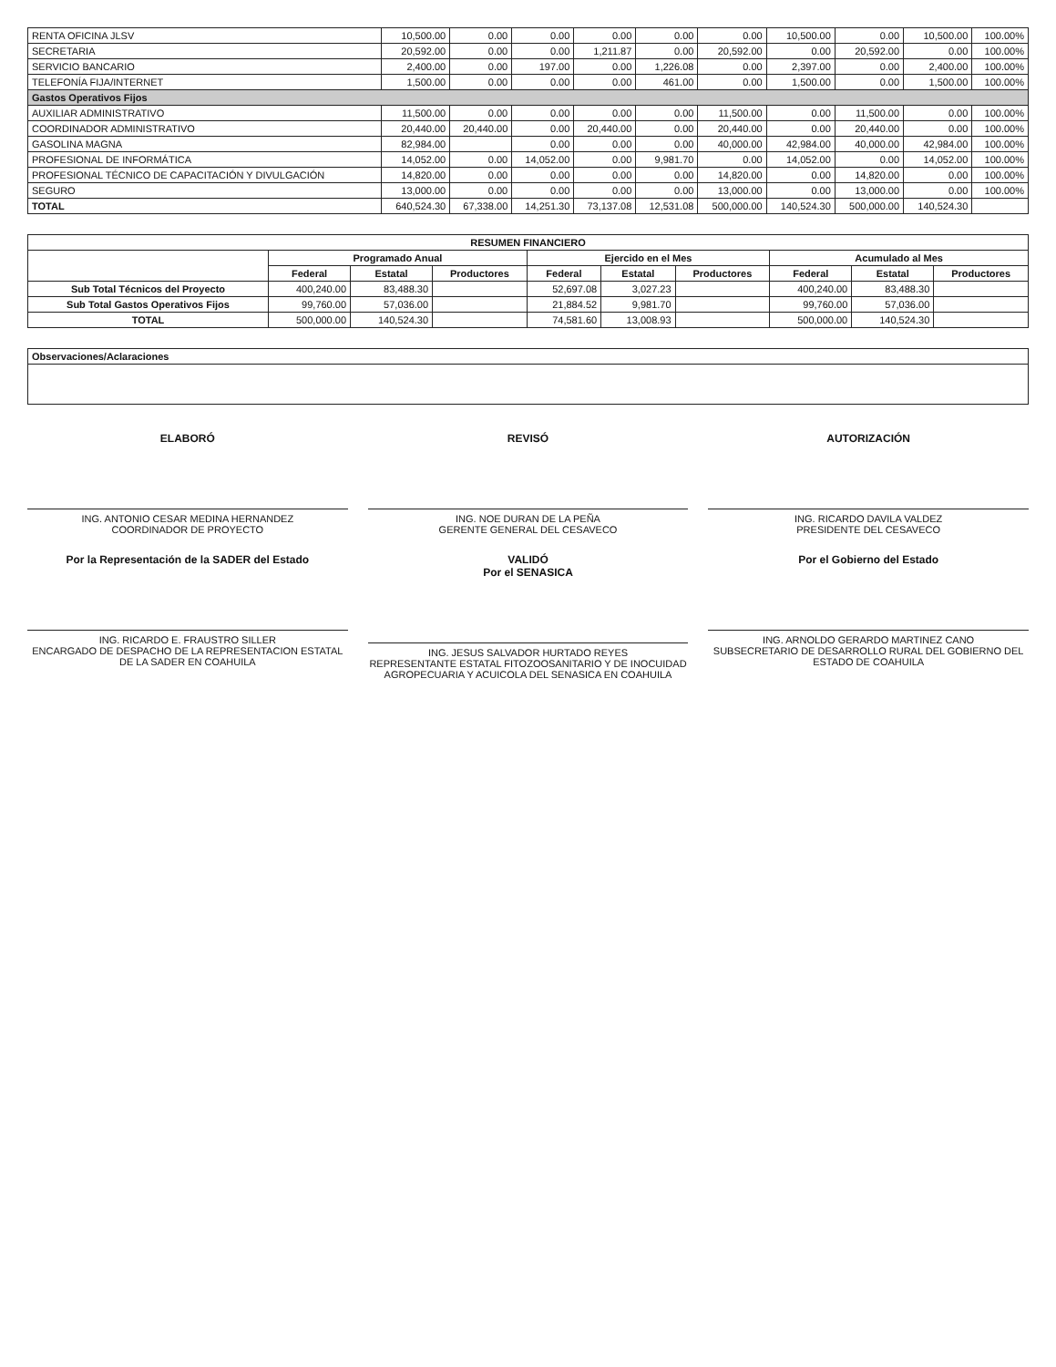| RENTA OFICINA JLSV | 10,500.00 | 0.00 | 0.00 | 0.00 | 0.00 | 0.00 | 10,500.00 | 0.00 | 10,500.00 | 100.00% |
| SECRETARIA | 20,592.00 | 0.00 | 0.00 | 1,211.87 | 0.00 | 20,592.00 | 0.00 | 20,592.00 | 0.00 | 100.00% |
| SERVICIO BANCARIO | 2,400.00 | 0.00 | 197.00 | 0.00 | 1,226.08 | 0.00 | 2,397.00 | 0.00 | 2,400.00 | 100.00% |
| TELEFONÍA FIJA/INTERNET | 1,500.00 | 0.00 | 0.00 | 0.00 | 461.00 | 0.00 | 1,500.00 | 0.00 | 1,500.00 | 100.00% |
| Gastos Operativos Fijos | | | | | | | | | | |
| AUXILIAR ADMINISTRATIVO | 11,500.00 | 0.00 | 0.00 | 0.00 | 0.00 | 11,500.00 | 0.00 | 11,500.00 | 0.00 | 100.00% |
| COORDINADOR ADMINISTRATIVO | 20,440.00 | 20,440.00 | 0.00 | 20,440.00 | 0.00 | 20,440.00 | 0.00 | 20,440.00 | 0.00 | 100.00% |
| GASOLINA MAGNA | 82,984.00 | | 0.00 | 0.00 | 0.00 | 40,000.00 | 42,984.00 | 40,000.00 | 42,984.00 | 100.00% |
| PROFESIONAL DE INFORMÁTICA | 14,052.00 | 0.00 | 14,052.00 | 0.00 | 9,981.70 | 0.00 | 14,052.00 | 0.00 | 14,052.00 | 100.00% |
| PROFESIONAL TÉCNICO DE CAPACITACIÓN Y DIVULGACIÓN | 14,820.00 | 0.00 | 0.00 | 0.00 | 0.00 | 14,820.00 | 0.00 | 14,820.00 | 0.00 | 100.00% |
| SEGURO | 13,000.00 | 0.00 | 0.00 | 0.00 | 0.00 | 13,000.00 | 0.00 | 13,000.00 | 0.00 | 100.00% |
| TOTAL | 640,524.30 | 67,338.00 | 14,251.30 | 73,137.08 | 12,531.08 | 500,000.00 | 140,524.30 | 500,000.00 | 140,524.30 | |
| RESUMEN FINANCIERO | | | | | | | | | |
| --- | --- | --- | --- | --- | --- | --- | --- | --- | --- |
| | Programado Anual | | | Ejercido en el Mes | | | Acumulado al Mes | | |
| | Federal | Estatal | Productores | Federal | Estatal | Productores | Federal | Estatal | Productores |
| Sub Total Técnicos del Proyecto | 400,240.00 | 83,488.30 | | 52,697.08 | 3,027.23 | | 400,240.00 | 83,488.30 | |
| Sub Total Gastos Operativos Fijos | 99,760.00 | 57,036.00 | | 21,884.52 | 9,981.70 | | 99,760.00 | 57,036.00 | |
| TOTAL | 500,000.00 | 140,524.30 | | 74,581.60 | 13,008.93 | | 500,000.00 | 140,524.30 | |
Observaciones/Aclaraciones
ELABORÓ
ING. ANTONIO CESAR MEDINA HERNANDEZ
COORDINADOR DE PROYECTO
REVISÓ
ING. NOE DURAN DE LA PEÑA
GERENTE GENERAL DEL CESAVECO
AUTORIZACIÓN
ING. RICARDO DAVILA VALDEZ
PRESIDENTE DEL CESAVECO
Por la Representación de la SADER del Estado
ING. RICARDO E. FRAUSTRO SILLER
ENCARGADO DE DESPACHO DE LA REPRESENTACION ESTATAL DE LA SADER EN COAHUILA
VALIDÓ
Por el SENASICA
ING. JESUS SALVADOR HURTADO REYES
REPRESENTANTE ESTATAL FITOZOOSANITARIO Y DE INOCUIDAD AGROPECUARIA Y ACUICOLA DEL SENASICA EN COAHUILA
Por el Gobierno del Estado
ING. ARNOLDO GERARDO MARTINEZ CANO
SUBSECRETARIO DE DESARROLLO RURAL DEL GOBIERNO DEL ESTADO DE COAHUILA